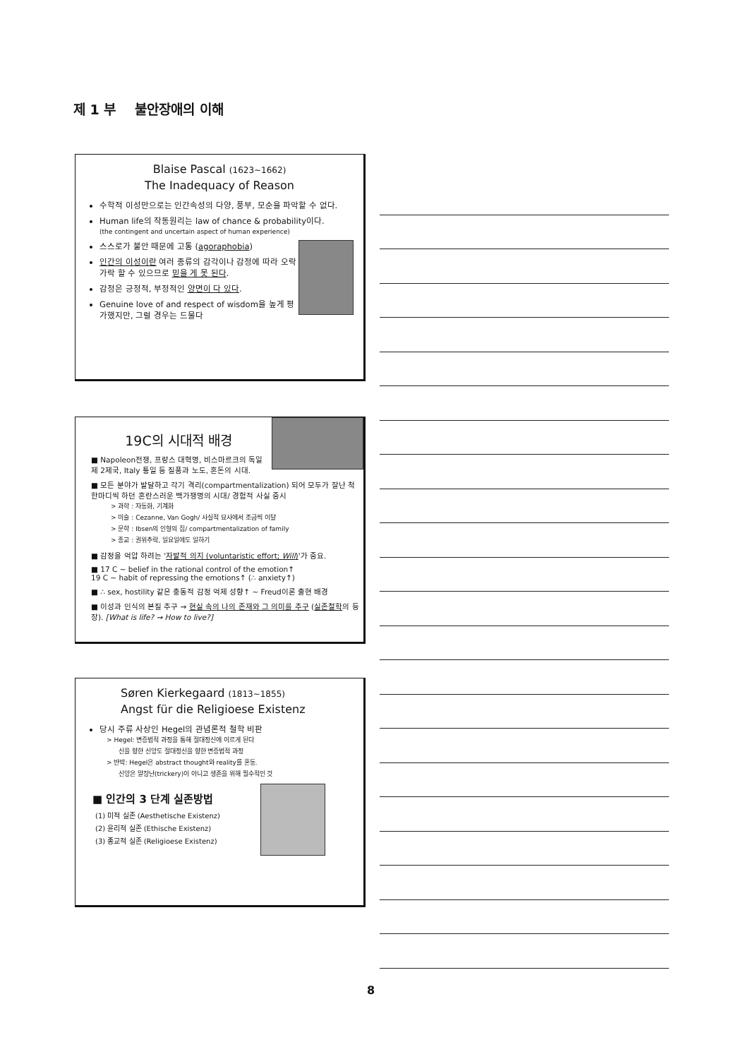제 1 부 불안장애의 이해
Blaise Pascal (1623~1662)
The Inadequacy of Reason
수학적 이성만으로는 인간속성의 다양, 풍부, 모순을 파악할 수 없다.
Human life의 작동원리는 law of chance & probability이다.
(the contingent and uncertain aspect of human experience)
스스로가 불안 때문에 고통 (agoraphobia)
인간의 이성이란 여러 종류의 감각이나 감정에 따라 오락가락 할 수 있으므로 믿을 게 못 된다.
감정은 긍정적, 부정적인 양면이 다 있다.
Genuine love of and respect of wisdom을 높게 평가했지만, 그럴 경우는 드물다
19C의 시대적 배경
■ Napoleon전쟁, 프랑스 대혁명, 비스마르크의 독일 제 2제국, Italy 통일 등 질풍과 노도, 혼돈의 시대.
■ 모든 분야가 발달하고 각기 격리(compartmentalization) 되어 모두가 잘난 척 한마디씩 하던 혼란스러운 백가쟁명의 시대/ 경험적 사실 중시
> 과학 : 자동화, 기계화
> 미술 : Cezanne, Van Gogh/ 사실적 묘사에서 조금씩 이탈
> 문학 : Ibsen의 인형의 집/ compartmentalization of family
> 종교 : 권위추락, 일요일에도 일하기
■ 감정을 억압 하려는 '자발적 의지 (voluntaristic effort; Will)'가 중요.
■ 17 C ~ belief in the rational control of the emotion↑
19 C ~ habit of repressing the emotions↑ (∴ anxiety↑)
■ ∴ sex, hostility 같은 충동적 감정 억제 성향↑ ~ Freud이론 출현 배경
■ 이성과 인식의 본질 추구 → 현실 속의 나의 존재와 그 의미를 추구 (실존철학의 등장). [What is life? → How to live?]
Søren Kierkegaard (1813~1855)
Angst für die Religioese Existenz
당시 주류 사상인 Hegel의 관념론적 철학 비판
> Hegel: 변증법적 과정을 통해 절대정신에 이르게 된다
신을 향한 신앙도 절대정신을 향한 변증법적 과정
> 반박: Hegel은 abstract thought와 reality를 혼동.
신앙은 말장난(trickery)이 아니고 생존을 위해 필수적인 것
■ 인간의 3 단계 실존방법
(1) 미적 실존 (Aesthetische Existenz)
(2) 윤리적 실존 (Ethische Existenz)
(3) 종교적 실존 (Religioese Existenz)
8